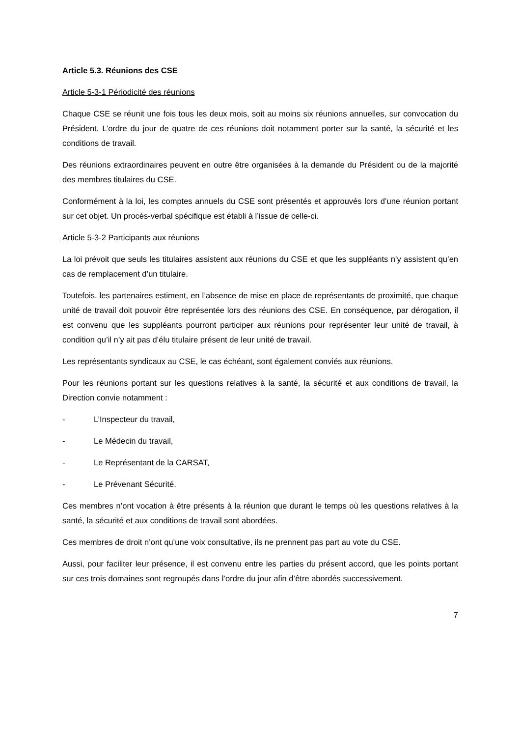Article 5.3. Réunions des CSE
Article 5-3-1 Périodicité des réunions
Chaque CSE se réunit une fois tous les deux mois, soit au moins six réunions annuelles, sur convocation du Président. L’ordre du jour de quatre de ces réunions doit notamment porter sur la santé, la sécurité et les conditions de travail.
Des réunions extraordinaires peuvent en outre être organisées à la demande du Président ou de la majorité des membres titulaires du CSE.
Conformément à la loi, les comptes annuels du CSE sont présentés et approuvés lors d’une réunion portant sur cet objet. Un procès-verbal spécifique est établi à l’issue de celle-ci.
Article 5-3-2 Participants aux réunions
La loi prévoit que seuls les titulaires assistent aux réunions du CSE et que les suppléants n’y assistent qu’en cas de remplacement d’un titulaire.
Toutefois, les partenaires estiment, en l’absence de mise en place de représentants de proximité, que chaque unité de travail doit pouvoir être représentée lors des réunions des CSE. En conséquence, par dérogation, il est convenu que les suppléants pourront participer aux réunions pour représenter leur unité de travail, à condition qu’il n’y ait pas d’élu titulaire présent de leur unité de travail.
Les représentants syndicaux au CSE, le cas échéant, sont également conviés aux réunions.
Pour les réunions portant sur les questions relatives à la santé, la sécurité et aux conditions de travail, la Direction convie notamment :
- L’Inspecteur du travail,
- Le Médecin du travail,
- Le Représentant de la CARSAT,
- Le Prévenant Sécurité.
Ces membres n’ont vocation à être présents à la réunion que durant le temps où les questions relatives à la santé, la sécurité et aux conditions de travail sont abordées.
Ces membres de droit n’ont qu’une voix consultative, ils ne prennent pas part au vote du CSE.
Aussi, pour faciliter leur présence, il est convenu entre les parties du présent accord, que les points portant sur ces trois domaines sont regroupés dans l’ordre du jour afin d’être abordés successivement.
7